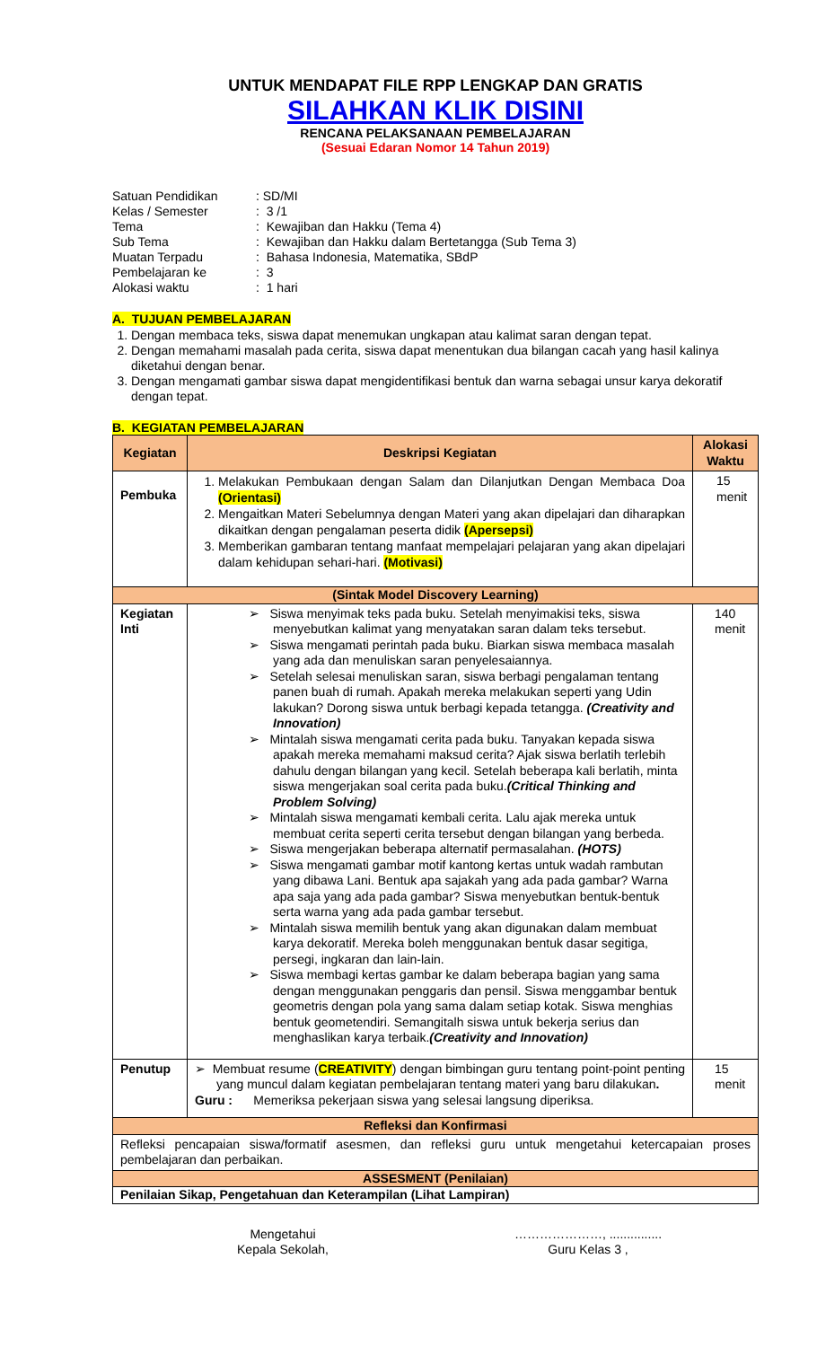UNTUK MENDAPAT FILE RPP LENGKAP DAN GRATIS
SILAHKAN KLIK DISINI
RENCANA PELAKSANAAN PEMBELAJARAN
(Sesuai Edaran Nomor 14 Tahun 2019)
| Satuan Pendidikan | : SD/MI |
| Kelas / Semester | : 3 /1 |
| Tema | : Kewajiban dan Hakku (Tema 4) |
| Sub Tema | : Kewajiban dan Hakku dalam Bertetangga (Sub Tema 3) |
| Muatan Terpadu | : Bahasa Indonesia, Matematika, SBdP |
| Pembelajaran ke | : 3 |
| Alokasi waktu | : 1 hari |
A. TUJUAN PEMBELAJARAN
1. Dengan membaca teks, siswa dapat menemukan ungkapan atau kalimat saran dengan tepat.
2. Dengan memahami masalah pada cerita, siswa dapat menentukan dua bilangan cacah yang hasil kalinya diketahui dengan benar.
3. Dengan mengamati gambar siswa dapat mengidentifikasi bentuk dan warna sebagai unsur karya dekoratif dengan tepat.
B. KEGIATAN PEMBELAJARAN
| Kegiatan | Deskripsi Kegiatan | Alokasi Waktu |
| --- | --- | --- |
| Pembuka | 1. Melakukan Pembukaan dengan Salam dan Dilanjutkan Dengan Membaca Doa (Orientasi) 2. Mengaitkan Materi Sebelumnya dengan Materi yang akan dipelajari dan diharapkan dikaitkan dengan pengalaman peserta didik (Apersepsi) 3. Memberikan gambaran tentang manfaat mempelajari pelajaran yang akan dipelajari dalam kehidupan sehari-hari. (Motivasi) | 15 menit |
| (Sintak Model Discovery Learning) | | |
| Kegiatan Inti | ➢ Siswa menyimak teks pada buku. Setelah menyimakisi teks, siswa menyebutkan kalimat yang menyatakan saran dalam teks tersebut. ➢ Siswa mengamati perintah pada buku. Biarkan siswa membaca masalah yang ada dan menuliskan saran penyelesaiannya. ➢ Setelah selesai menuliskan saran, siswa berbagi pengalaman tentang panen buah di rumah. Apakah mereka melakukan seperti yang Udin lakukan? Dorong siswa untuk berbagi kepada tetangga. (Creativity and Innovation) ➢ Mintalah siswa mengamati cerita pada buku. Tanyakan kepada siswa apakah mereka memahami maksud cerita? Ajak siswa berlatih terlebih dahulu dengan bilangan yang kecil. Setelah beberapa kali berlatih, minta siswa mengerjakan soal cerita pada buku. (Critical Thinking and Problem Solving) ➢ Mintalah siswa mengamati kembali cerita. Lalu ajak mereka untuk membuat cerita seperti cerita tersebut dengan bilangan yang berbeda. ➢ Siswa mengerjakan beberapa alternatif permasalahan. (HOTS) ➢ Siswa mengamati gambar motif kantong kertas untuk wadah rambutan yang dibawa Lani. Bentuk apa sajakah yang ada pada gambar? Warna apa saja yang ada pada gambar? Siswa menyebutkan bentuk-bentuk serta warna yang ada pada gambar tersebut. ➢ Mintalah siswa memilih bentuk yang akan digunakan dalam membuat karya dekoratif. Mereka boleh menggunakan bentuk dasar segitiga, persegi, ingkaran dan lain-lain. ➢ Siswa membagi kertas gambar ke dalam beberapa bagian yang sama dengan menggunakan penggaris dan pensil. Siswa menggambar bentuk geometris dengan pola yang sama dalam setiap kotak. Siswa menghias bentuk geometendiri. Semangitalh siswa untuk bekerja serius dan menghaslikan karya terbaik. (Creativity and Innovation) | 140 menit |
| Penutup | ➢ Membuat resume ( CREATIVITY ) dengan bimbingan guru tentang point-point penting yang muncul dalam kegiatan pembelajaran tentang materi yang baru dilakukan . Guru : Memeriksa pekerjaan siswa yang selesai langsung diperiksa. | 15 menit |
| Refleksi dan Konfirmasi | | |
| Refleksi pencapaian siswa/formatif asesmen, dan refleksi guru untuk mengetahui ketercapaian proses pembelajaran dan perbaikan. | | |
| ASSESMENT (Penilaian) | | |
| Penilaian Sikap, Pengetahuan dan Keterampilan (Lihat Lampiran) | | |
Mengetahui
Kepala Sekolah,
…………………, ...............
Guru Kelas 3 ,